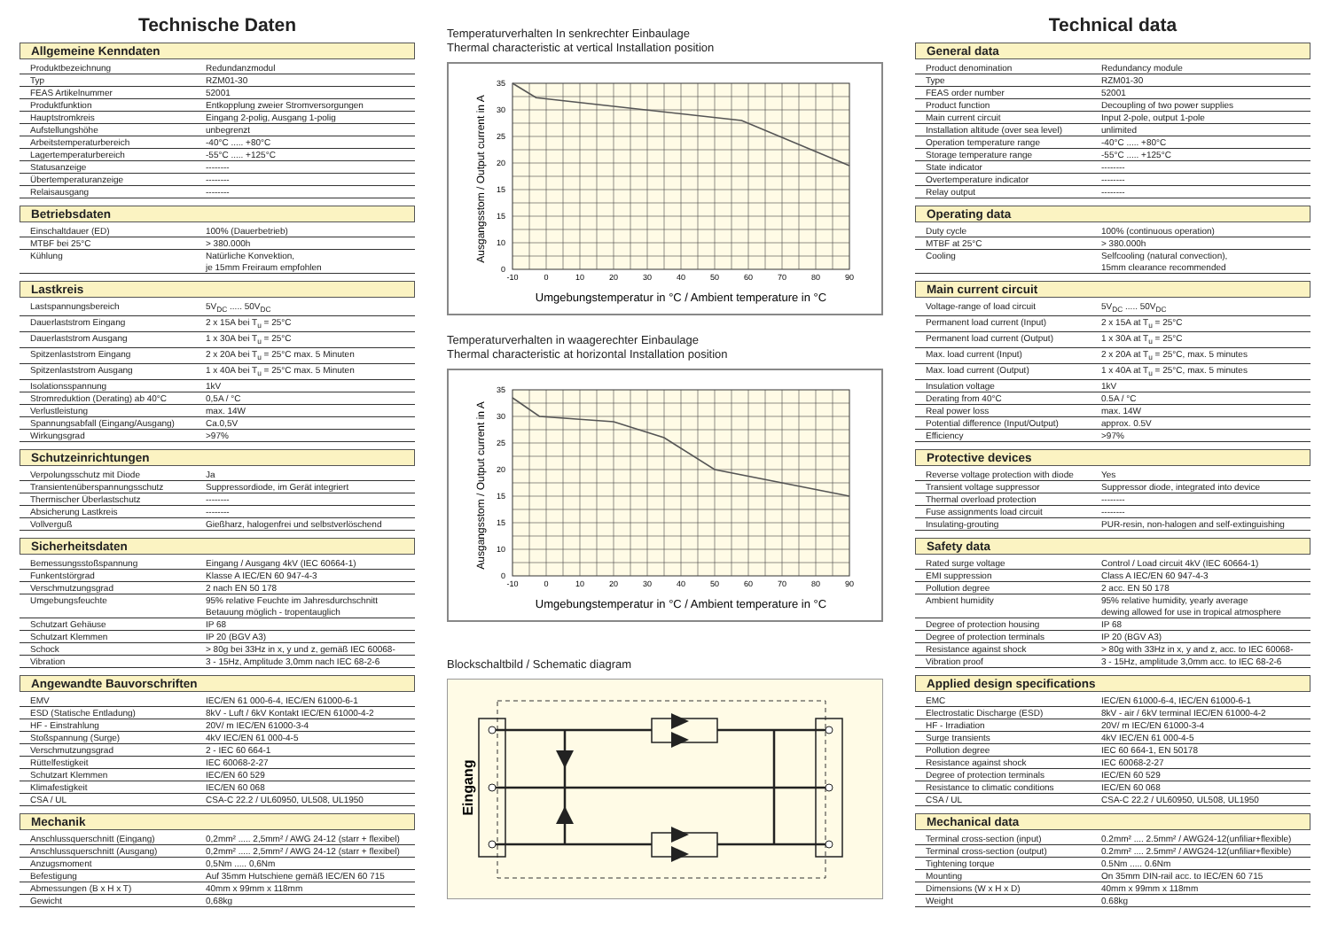Technische Daten
Allgemeine Kenndaten
| Produktbezeichnung | Redundanzmodul |
| Typ | RZM01-30 |
| FEAS Artikelnummer | 52001 |
| Produktfunktion | Entkopplung zweier Stromversorgungen |
| Hauptstromkreis | Eingang 2-polig, Ausgang 1-polig |
| Aufstellungshöhe | unbegrenzt |
| Arbeitstemperaturbereich | -40°C ..... +80°C |
| Lagertemperaturbereich | -55°C ..... +125°C |
| Statusanzeige | -------- |
| Übertemperaturanzeige | -------- |
| Relaisausgang | -------- |
Betriebsdaten
| Einschaltdauer (ED) | 100% (Dauerbetrieb) |
| MTBF bei 25°C | > 380.000h |
| Kühlung | Natürliche Konvektion, je 15mm Freiraum empfohlen |
Lastkreis
| Lastspannungsbereich | 5V<sub>DC</sub> ..... 50V<sub>DC</sub> |
| Dauerlaststrom Eingang | 2 x 15A bei T<sub>u</sub> = 25°C |
| Dauerlaststrom Ausgang | 1 x 30A bei T<sub>u</sub> = 25°C |
| Spitzenlaststrom Eingang | 2 x 20A bei T<sub>u</sub> = 25°C max. 5 Minuten |
| Spitzenlaststrom Ausgang | 1 x 40A bei T<sub>u</sub> = 25°C max. 5 Minuten |
| Isolationsspannung | 1kV |
| Stromreduktion (Derating) ab 40°C | 0,5A / °C |
| Verlustleistung | max. 14W |
| Spannungsabfall (Eingang/Ausgang) | Ca.0,5V |
| Wirkungsgrad | >97% |
Schutzeinrichtungen
| Verpolungsschutz mit Diode | Ja |
| Transientenüberspannungsschutz | Suppressordiode, im Gerät integriert |
| Thermischer Überlastschutz | -------- |
| Absicherung Lastkreis | -------- |
| Vollverguß | Gießharz, halogenfrei und selbstverlöschend |
Sicherheitsdaten
| Bemessungsstoßspannung | Eingang / Ausgang 4kV (IEC 60664-1) |
| Funkentstörgrad | Klasse A IEC/EN 60 947-4-3 |
| Verschmutzungsgrad | 2 nach EN 50 178 |
| Umgebungsfeuchte | 95% relative Feuchte im Jahresdurchschnitt Betauung möglich - tropentauglich |
| Schutzart Gehäuse | IP 68 |
| Schutzart Klemmen | IP 20 (BGV A3) |
| Schock | > 80g bei 33Hz in x, y und z, gemäß IEC 60068- |
| Vibration | 3 - 15Hz, Amplitude 3,0mm nach IEC 68-2-6 |
Angewandte Bauvorschriften
| EMV | IEC/EN 61 000-6-4, IEC/EN 61000-6-1 |
| ESD (Statische Entladung) | 8kV - Luft / 6kV Kontakt IEC/EN 61000-4-2 |
| HF - Einstrahlung | 20V/ m IEC/EN 61000-3-4 |
| Stoßspannung (Surge) | 4kV IEC/EN 61 000-4-5 |
| Verschmutzungsgrad | 2 - IEC 60 664-1 |
| Rüttelfestigkeit | IEC 60068-2-27 |
| Schutzart Klemmen | IEC/EN 60 529 |
| Klimafestigkeit | IEC/EN 60 068 |
| CSA / UL | CSA-C 22.2 / UL60950, UL508, UL1950 |
Mechanik
| Anschlussquerschnitt (Eingang) | 0,2mm² ..... 2,5mm² / AWG 24-12 (starr + flexibel) |
| Anschlussquerschnitt (Ausgang) | 0,2mm² ..... 2,5mm² / AWG 24-12 (starr + flexibel) |
| Anzugsmoment | 0,5Nm ..... 0,6Nm |
| Befestigung | Auf 35mm Hutschiene gemäß IEC/EN 60 715 |
| Abmessungen (B x H x T) | 40mm x 99mm x 118mm |
| Gewicht | 0,68kg |
Temperaturverhalten In senkrechter Einbaulage
Thermal characteristic at vertical Installation position
35
30
25
20
15
15
10
0
-10
0
10
20
30
40
50
60
70
80
90
Umgebungstemperatur in °C / Ambient temperature in °C
Ausgangsstom / Output current in A
Temperaturverhalten in waagerechter Einbaulage
Thermal characteristic at horizontal Installation position
35
30
25
20
15
15
10
0
-10
0
10
20
30
40
50
60
70
80
90
Umgebungstemperatur in °C / Ambient temperature in °C
Ausgangsstom / Output current in A
Blockschaltbild / Schematic diagram
Eingang
Technical data
General data
| Product denomination | Redundancy module |
| Type | RZM01-30 |
| FEAS order number | 52001 |
| Product function | Decoupling of two power supplies |
| Main current circuit | Input 2-pole, output 1-pole |
| Installation altitude (over sea level) | unlimited |
| Operation temperature range | -40°C ..... +80°C |
| Storage temperature range | -55°C ..... +125°C |
| State indicator | -------- |
| Overtemperature indicator | -------- |
| Relay output | -------- |
Operating data
| Duty cycle | 100% (continuous operation) |
| MTBF at 25°C | > 380.000h |
| Cooling | Selfcooling (natural convection), 15mm clearance recommended |
Main current circuit
| Voltage-range of load circuit | 5V<sub>DC</sub> ..... 50V<sub>DC</sub> |
| Permanent load current (Input) | 2 x 15A at T<sub>u</sub> = 25°C |
| Permanent load current (Output) | 1 x 30A at T<sub>u</sub> = 25°C |
| Max. load current (Input) | 2 x 20A at T<sub>u</sub> = 25°C, max. 5 minutes |
| Max. load current (Output) | 1 x 40A at T<sub>u</sub> = 25°C, max. 5 minutes |
| Insulation voltage | 1kV |
| Derating from 40°C | 0.5A / °C |
| Real power loss | max. 14W |
| Potential difference (Input/Output) | approx. 0.5V |
| Efficiency | >97% |
Protective devices
| Reverse voltage protection with diode | Yes |
| Transient voltage suppressor | Suppressor diode, integrated into device |
| Thermal overload protection | -------- |
| Fuse assignments load circuit | -------- |
| Insulating-grouting | PUR-resin, non-halogen and self-extinguishing |
Safety data
| Rated surge voltage | Control / Load circuit 4kV (IEC 60664-1) |
| EMI suppression | Class A IEC/EN 60 947-4-3 |
| Pollution degree | 2 acc. EN 50 178 |
| Ambient humidity | 95% relative humidity, yearly average dewing allowed for use in tropical atmosphere |
| Degree of protection housing | IP 68 |
| Degree of protection terminals | IP 20 (BGV A3) |
| Resistance against shock | > 80g with 33Hz in x, y and z, acc. to IEC 60068- |
| Vibration proof | 3 - 15Hz, amplitude 3,0mm acc. to IEC 68-2-6 |
Applied design specifications
| EMC | IEC/EN 61000-6-4, IEC/EN 61000-6-1 |
| Electrostatic Discharge (ESD) | 8kV - air / 6kV terminal IEC/EN 61000-4-2 |
| HF - Irradiation | 20V/ m IEC/EN 61000-3-4 |
| Surge transients | 4kV IEC/EN 61 000-4-5 |
| Pollution degree | IEC 60 664-1, EN 50178 |
| Resistance against shock | IEC 60068-2-27 |
| Degree of protection terminals | IEC/EN 60 529 |
| Resistance to climatic conditions | IEC/EN 60 068 |
| CSA / UL | CSA-C 22.2 / UL60950, UL508, UL1950 |
Mechanical data
| Terminal cross-section (input) | 0.2mm² .... 2.5mm² / AWG24-12(unfiliar+flexible) |
| Terminal cross-section (output) | 0.2mm² .... 2.5mm² / AWG24-12(unfiliar+flexible) |
| Tightening torque | 0.5Nm ..... 0.6Nm |
| Mounting | On 35mm DIN-rail acc. to IEC/EN 60 715 |
| Dimensions (W x H x D) | 40mm x 99mm x 118mm |
| Weight | 0.68kg |